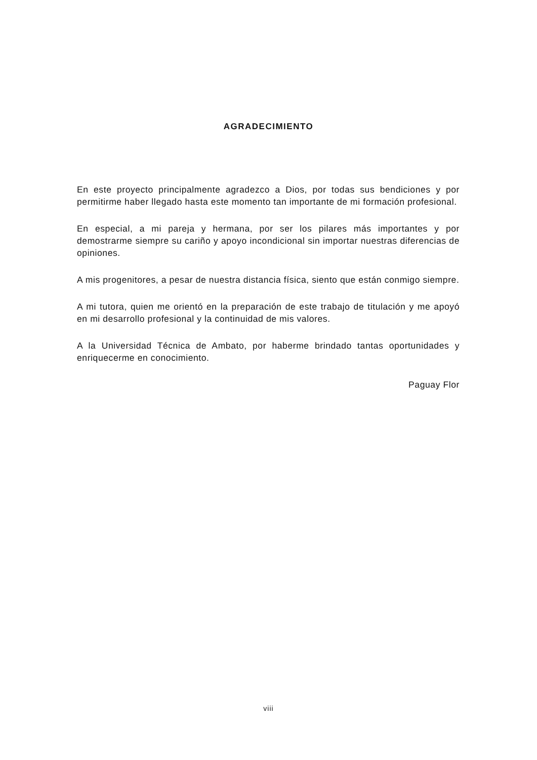AGRADECIMIENTO
En este proyecto principalmente agradezco a Dios, por todas sus bendiciones y por permitirme haber llegado hasta este momento tan importante de mi formación profesional.
En especial, a mi pareja y hermana, por ser los pilares más importantes y por demostrarme siempre su cariño y apoyo incondicional sin importar nuestras diferencias de opiniones.
A mis progenitores, a pesar de nuestra distancia física, siento que están conmigo siempre.
A mi tutora, quien me orientó en la preparación de este trabajo de titulación y me apoyó en mi desarrollo profesional y la continuidad de mis valores.
A la Universidad Técnica de Ambato, por haberme brindado tantas oportunidades y enriquecerme en conocimiento.
Paguay Flor
viii